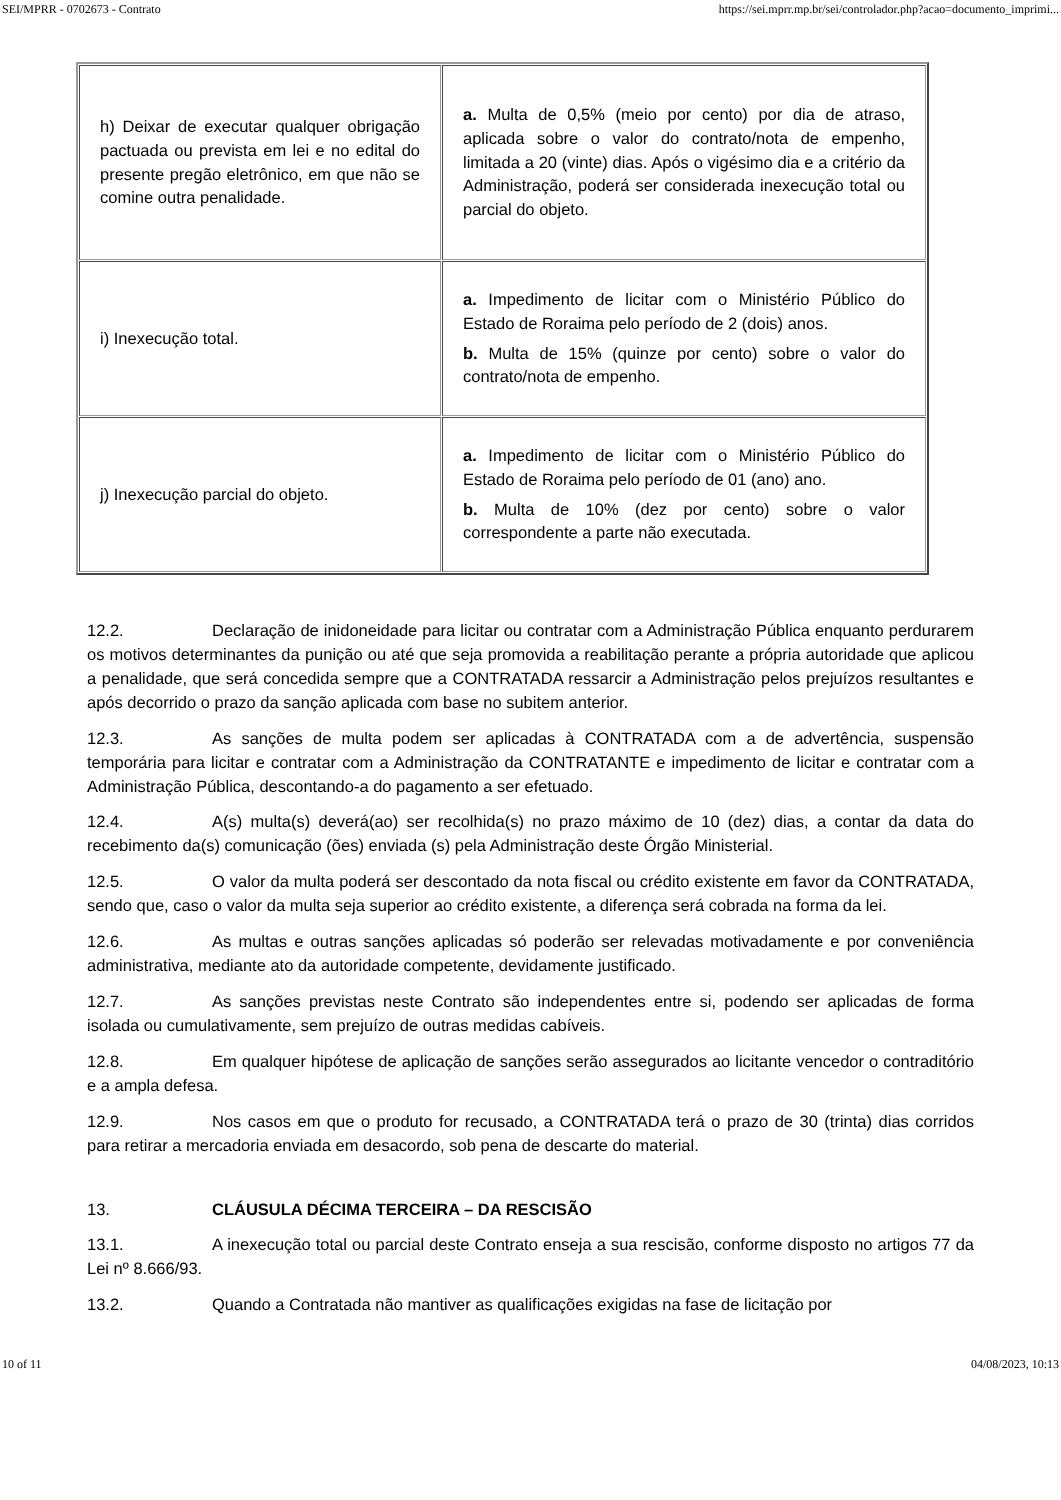SEI/MPRR - 0702673 - Contrato https://sei.mprr.mp.br/sei/controlador.php?acao=documento_imprimi...
| h) Deixar de executar qualquer obrigação pactuada ou prevista em lei e no edital do presente pregão eletrônico, em que não se comine outra penalidade. | a. Multa de 0,5% (meio por cento) por dia de atraso, aplicada sobre o valor do contrato/nota de empenho, limitada a 20 (vinte) dias. Após o vigésimo dia e a critério da Administração, poderá ser considerada inexecução total ou parcial do objeto. |
| i) Inexecução total. | a. Impedimento de licitar com o Ministério Público do Estado de Roraima pelo período de 2 (dois) anos. b. Multa de 15% (quinze por cento) sobre o valor do contrato/nota de empenho. |
| j) Inexecução parcial do objeto. | a. Impedimento de licitar com o Ministério Público do Estado de Roraima pelo período de 01 (ano) ano. b. Multa de 10% (dez por cento) sobre o valor correspondente a parte não executada. |
12.2. Declaração de inidoneidade para licitar ou contratar com a Administração Pública enquanto perdurarem os motivos determinantes da punição ou até que seja promovida a reabilitação perante a própria autoridade que aplicou a penalidade, que será concedida sempre que a CONTRATADA ressarcir a Administração pelos prejuízos resultantes e após decorrido o prazo da sanção aplicada com base no subitem anterior.
12.3. As sanções de multa podem ser aplicadas à CONTRATADA com a de advertência, suspensão temporária para licitar e contratar com a Administração da CONTRATANTE e impedimento de licitar e contratar com a Administração Pública, descontando-a do pagamento a ser efetuado.
12.4. A(s) multa(s) deverá(ao) ser recolhida(s) no prazo máximo de 10 (dez) dias, a contar da data do recebimento da(s) comunicação (ões) enviada (s) pela Administração deste Órgão Ministerial.
12.5. O valor da multa poderá ser descontado da nota fiscal ou crédito existente em favor da CONTRATADA, sendo que, caso o valor da multa seja superior ao crédito existente, a diferença será cobrada na forma da lei.
12.6. As multas e outras sanções aplicadas só poderão ser relevadas motivadamente e por conveniência administrativa, mediante ato da autoridade competente, devidamente justificado.
12.7. As sanções previstas neste Contrato são independentes entre si, podendo ser aplicadas de forma isolada ou cumulativamente, sem prejuízo de outras medidas cabíveis.
12.8. Em qualquer hipótese de aplicação de sanções serão assegurados ao licitante vencedor o contraditório e a ampla defesa.
12.9. Nos casos em que o produto for recusado, a CONTRATADA terá o prazo de 30 (trinta) dias corridos para retirar a mercadoria enviada em desacordo, sob pena de descarte do material.
13. CLÁUSULA DÉCIMA TERCEIRA – DA RESCISÃO
13.1. A inexecução total ou parcial deste Contrato enseja a sua rescisão, conforme disposto no artigos 77 da Lei nº 8.666/93.
13.2. Quando a Contratada não mantiver as qualificações exigidas na fase de licitação por
10 of 11 04/08/2023, 10:13